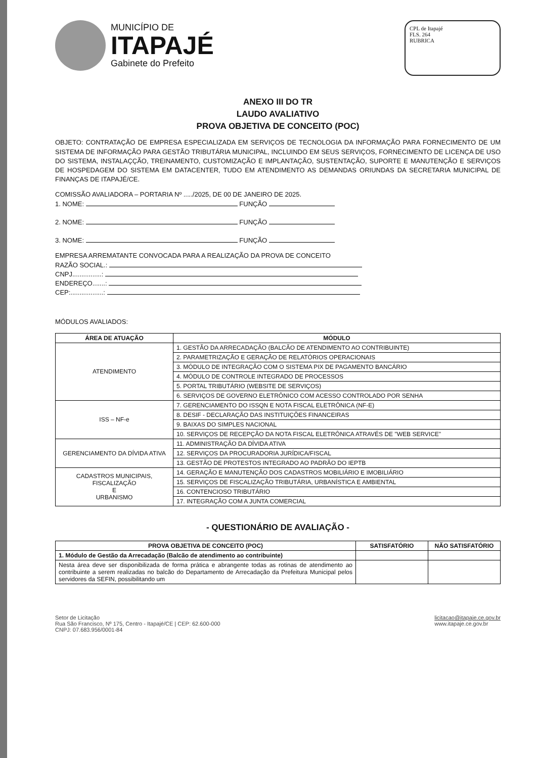MUNICÍPIO DE
ITAPAJÉ
Gabinete do Prefeito
CPL de Itapajé
FLS. 264
RUBRICA
ANEXO III DO TR
LAUDO AVALIATIVO
PROVA OBJETIVA DE CONCEITO (POC)
OBJETO: CONTRATAÇÃO DE EMPRESA ESPECIALIZADA EM SERVIÇOS DE TECNOLOGIA DA INFORMAÇÃO PARA FORNECIMENTO DE UM SISTEMA DE INFORMAÇÃO PARA GESTÃO TRIBUTÁRIA MUNICIPAL, INCLUINDO EM SEUS SERVIÇOS, FORNECIMENTO DE LICENÇA DE USO DO SISTEMA, INSTALAÇÇÃO, TREINAMENTO, CUSTOMIZAÇÃO E IMPLANTAÇÃO, SUSTENTAÇÃO, SUPORTE E MANUTENÇÃO E SERVIÇOS DE HOSPEDAGEM DO SISTEMA EM DATACENTER, TUDO EM ATENDIMENTO AS DEMANDAS ORIUNDAS DA SECRETARIA MUNICIPAL DE FINANÇAS DE ITAPAJÉ/CE.
COMISSÃO AVALIADORA – PORTARIA Nº ...../2025, DE 00 DE JANEIRO DE 2025.
1. NOME: FUNÇÃO
2. NOME: FUNÇÃO
3. NOME: FUNÇÃO
EMPRESA ARREMATANTE CONVOCADA PARA A REALIZAÇÃO DA PROVA DE CONCEITO
RAZÃO SOCIAL.:
CNPJ................:
ENDEREÇO.......:
CEP:..................:
MÓDULOS AVALIADOS:
| ÁREA DE ATUAÇÃO | MÓDULO |
| --- | --- |
| ATENDIMENTO | 1. GESTÃO DA ARRECADAÇÃO (BALCÃO DE ATENDIMENTO AO CONTRIBUINTE) |
| | 2. PARAMETRIZAÇÃO E GERAÇÃO DE RELATÓRIOS OPERACIONAIS |
| | 3. MÓDULO DE INTEGRAÇÃO COM O SISTEMA PIX DE PAGAMENTO BANCÁRIO |
| | 4. MÓDULO DE CONTROLE INTEGRADO DE PROCESSOS |
| | 5. PORTAL TRIBUTÁRIO (WEBSITE DE SERVIÇOS) |
| | 6. SERVIÇOS DE GOVERNO ELETRÔNICO COM ACESSO CONTROLADO POR SENHA |
| ISS – NF-e | 7. GERENCIAMENTO DO ISSQN E NOTA FISCAL ELETRÔNICA (NF-E) |
| | 8. DESIF - DECLARAÇÃO DAS INSTITUIÇÕES FINANCEIRAS |
| | 9. BAIXAS DO SIMPLES NACIONAL |
| | 10. SERVIÇOS DE RECEPÇÃO DA NOTA FISCAL ELETRÔNICA ATRAVÉS DE "WEB SERVICE" |
| GERENCIAMENTO DA DÍVIDA ATIVA | 11. ADMINISTRAÇÃO DA DÍVIDA ATIVA |
| | 12. SERVIÇOS DA PROCURADORIA JURÍDICA/FISCAL |
| | 13. GESTÃO DE PROTESTOS INTEGRADO AO PADRÃO DO IEPTB |
| CADASTROS MUNICIPAIS, FISCALIZAÇÃO E URBANISMO | 14. GERAÇÃO E MANUTENÇÃO DOS CADASTROS MOBILIÁRIO E IMOBILIÁRIO |
| | 15. SERVIÇOS DE FISCALIZAÇÃO TRIBUTÁRIA, URBANÍSTICA E AMBIENTAL |
| | 16. CONTENCIOSO TRIBUTÁRIO |
| | 17. INTEGRAÇÃO COM A JUNTA COMERCIAL |
- QUESTIONÁRIO DE AVALIAÇÃO -
| PROVA OBJETIVA DE CONCEITO (POC) | SATISFATÓRIO | NÃO SATISFATÓRIO |
| --- | --- | --- |
| 1. Módulo de Gestão da Arrecadação (Balcão de atendimento ao contribuinte) | | |
| Nesta área deve ser disponibilizada de forma prática e abrangente todas as rotinas de atendimento ao contribuinte a serem realizadas no balcão do Departamento de Arrecadação da Prefeitura Municipal pelos servidores da SEFIN, possibilitando um | | |
Setor de Licitação
Rua São Francisco, Nº 175, Centro - Itapajé/CE | CEP: 62.600-000
CNPJ: 07.683.956/0001-84
licitacao@itapaje.ce.gov.br
www.itapaje.ce.gov.br